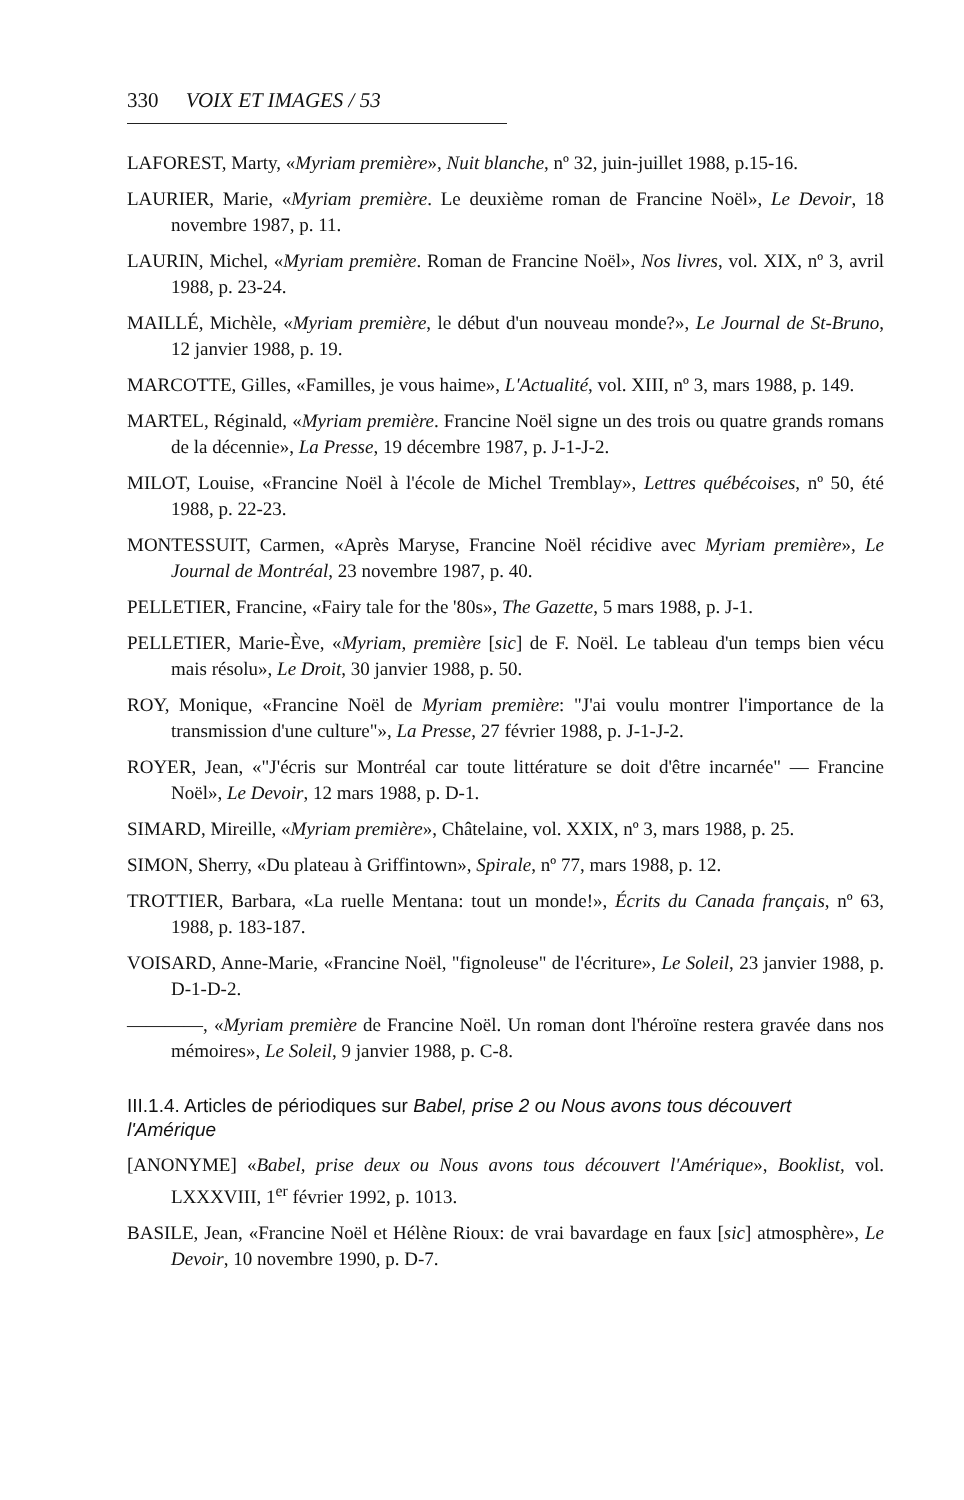330 VOIX ET IMAGES / 53
LAFOREST, Marty, «Myriam première», Nuit blanche, nº 32, juin-juillet 1988, p.15-16.
LAURIER, Marie, «Myriam première. Le deuxième roman de Francine Noël», Le Devoir, 18 novembre 1987, p. 11.
LAURIN, Michel, «Myriam première. Roman de Francine Noël», Nos livres, vol. XIX, nº 3, avril 1988, p. 23-24.
MAILLÉ, Michèle, «Myriam première, le début d'un nouveau monde?», Le Journal de St-Bruno, 12 janvier 1988, p. 19.
MARCOTTE, Gilles, «Familles, je vous haime», L'Actualité, vol. XIII, nº 3, mars 1988, p. 149.
MARTEL, Réginald, «Myriam première. Francine Noël signe un des trois ou quatre grands romans de la décennie», La Presse, 19 décembre 1987, p. J-1-J-2.
MILOT, Louise, «Francine Noël à l'école de Michel Tremblay», Lettres québécoises, nº 50, été 1988, p. 22-23.
MONTESSUIT, Carmen, «Après Maryse, Francine Noël récidive avec Myriam première», Le Journal de Montréal, 23 novembre 1987, p. 40.
PELLETIER, Francine, «Fairy tale for the '80s», The Gazette, 5 mars 1988, p. J-1.
PELLETIER, Marie-Ève, «Myriam, première [sic] de F. Noël. Le tableau d'un temps bien vécu mais résolu», Le Droit, 30 janvier 1988, p. 50.
ROY, Monique, «Francine Noël de Myriam première: "J'ai voulu montrer l'importance de la transmission d'une culture"», La Presse, 27 février 1988, p. J-1-J-2.
ROYER, Jean, «"J'écris sur Montréal car toute littérature se doit d'être incarnée" — Francine Noël», Le Devoir, 12 mars 1988, p. D-1.
SIMARD, Mireille, «Myriam première», Châtelaine, vol. XXIX, nº 3, mars 1988, p. 25.
SIMON, Sherry, «Du plateau à Griffintown», Spirale, nº 77, mars 1988, p. 12.
TROTTIER, Barbara, «La ruelle Mentana: tout un monde!», Écrits du Canada français, nº 63, 1988, p. 183-187.
VOISARD, Anne-Marie, «Francine Noël, "fignoleuse" de l'écriture», Le Soleil, 23 janvier 1988, p. D-1-D-2.
————, «Myriam première de Francine Noël. Un roman dont l'héroïne restera gravée dans nos mémoires», Le Soleil, 9 janvier 1988, p. C-8.
III.1.4. Articles de périodiques sur Babel, prise 2 ou Nous avons tous découvert l'Amérique
[ANONYME] «Babel, prise deux ou Nous avons tous découvert l'Amérique», Booklist, vol. LXXXVIII, 1<sup>er</sup> février 1992, p. 1013.
BASILE, Jean, «Francine Noël et Hélène Rioux: de vrai bavardage en faux [sic] atmosphère», Le Devoir, 10 novembre 1990, p. D-7.